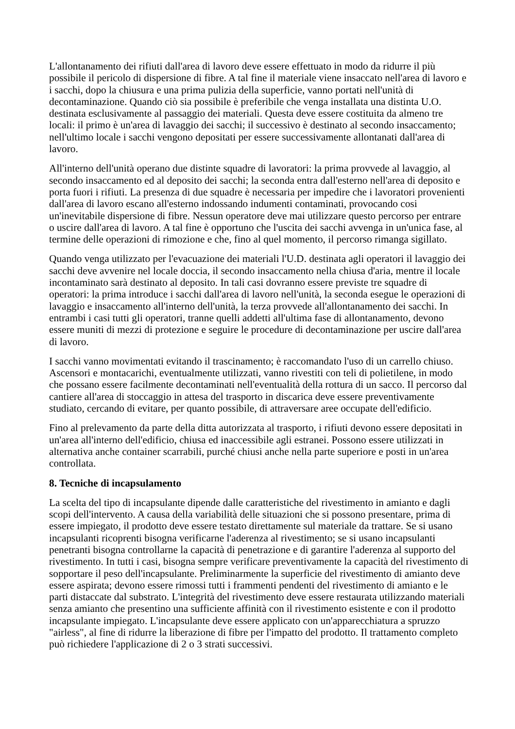L'allontanamento dei rifiuti dall'area di lavoro deve essere effettuato in modo da ridurre il più possibile il pericolo di dispersione di fibre. A tal fine il materiale viene insaccato nell'area di lavoro e i sacchi, dopo la chiusura e una prima pulizia della superficie, vanno portati nell'unità di decontaminazione. Quando ciò sia possibile è preferibile che venga installata una distinta U.O. destinata esclusivamente al passaggio dei materiali. Questa deve essere costituita da almeno tre locali: il primo è un'area di lavaggio dei sacchi; il successivo è destinato al secondo insaccamento; nell'ultimo locale i sacchi vengono depositati per essere successivamente allontanati dall'area di lavoro.
All'interno dell'unità operano due distinte squadre di lavoratori: la prima provvede al lavaggio, al secondo insaccamento ed al deposito dei sacchi; la seconda entra dall'esterno nell'area di deposito e porta fuori i rifiuti. La presenza di due squadre è necessaria per impedire che i lavoratori provenienti dall'area di lavoro escano all'esterno indossando indumenti contaminati, provocando cosi un'inevitabile dispersione di fibre. Nessun operatore deve mai utilizzare questo percorso per entrare o uscire dall'area di lavoro. A tal fine è opportuno che l'uscita dei sacchi avvenga in un'unica fase, al termine delle operazioni di rimozione e che, fino al quel momento, il percorso rimanga sigillato.
Quando venga utilizzato per l'evacuazione dei materiali l'U.D. destinata agli operatori il lavaggio dei sacchi deve avvenire nel locale doccia, il secondo insaccamento nella chiusa d'aria, mentre il locale incontaminato sarà destinato al deposito. In tali casi dovranno essere previste tre squadre di operatori: la prima introduce i sacchi dall'area di lavoro nell'unità, la seconda esegue le operazioni di lavaggio e insaccamento all'interno dell'unità, la terza provvede all'allontanamento dei sacchi. In entrambi i casi tutti gli operatori, tranne quelli addetti all'ultima fase di allontanamento, devono essere muniti di mezzi di protezione e seguire le procedure di decontaminazione per uscire dall'area di lavoro.
I sacchi vanno movimentati evitando il trascinamento; è raccomandato l'uso di un carrello chiuso. Ascensori e montacarichi, eventualmente utilizzati, vanno rivestiti con teli di polietilene, in modo che possano essere facilmente decontaminati nell'eventualità della rottura di un sacco. Il percorso dal cantiere all'area di stoccaggio in attesa del trasporto in discarica deve essere preventivamente studiato, cercando di evitare, per quanto possibile, di attraversare aree occupate dell'edificio.
Fino al prelevamento da parte della ditta autorizzata al trasporto, i rifiuti devono essere depositati in un'area all'interno dell'edificio, chiusa ed inaccessibile agli estranei. Possono essere utilizzati in alternativa anche container scarrabili, purché chiusi anche nella parte superiore e posti in un'area controllata.
8. Tecniche di incapsulamento
La scelta del tipo di incapsulante dipende dalle caratteristiche del rivestimento in amianto e dagli scopi dell'intervento. A causa della variabilità delle situazioni che si possono presentare, prima di essere impiegato, il prodotto deve essere testato direttamente sul materiale da trattare. Se si usano incapsulanti ricoprenti bisogna verificarne l'aderenza al rivestimento; se si usano incapsulanti penetranti bisogna controllarne la capacità di penetrazione e di garantire l'aderenza al supporto del rivestimento. In tutti i casi, bisogna sempre verificare preventivamente la capacità del rivestimento di sopportare il peso dell'incapsulante. Preliminarmente la superficie del rivestimento di amianto deve essere aspirata; devono essere rimossi tutti i frammenti pendenti del rivestimento di amianto e le parti distaccate dal substrato. L'integrità del rivestimento deve essere restaurata utilizzando materiali senza amianto che presentino una sufficiente affinità con il rivestimento esistente e con il prodotto incapsulante impiegato. L'incapsulante deve essere applicato con un'apparecchiatura a spruzzo "airless", al fine di ridurre la liberazione di fibre per l'impatto del prodotto. Il trattamento completo può richiedere l'applicazione di 2 o 3 strati successivi.